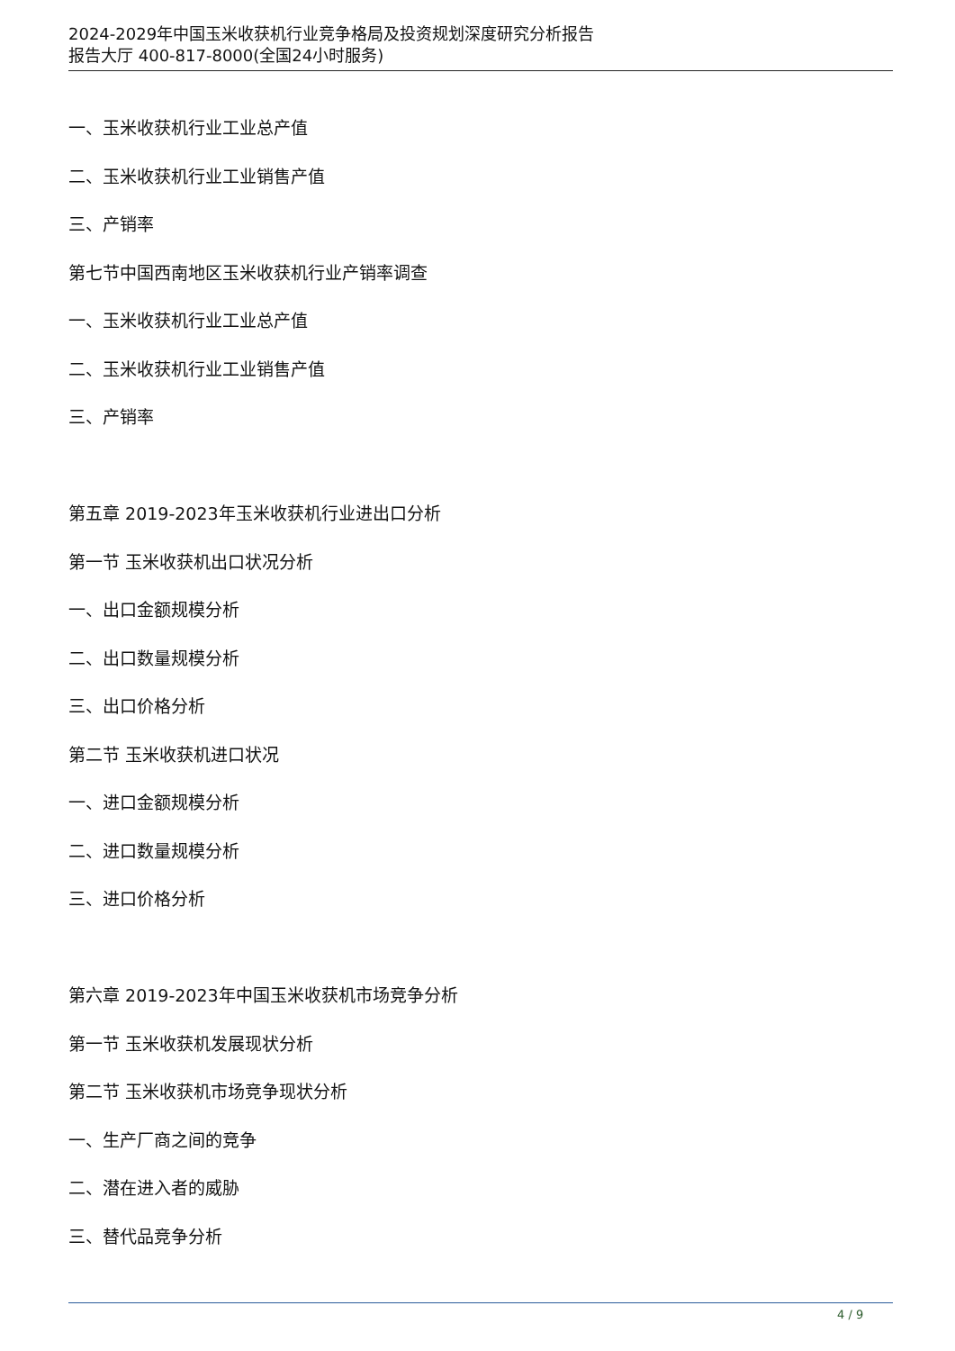2024-2029年中国玉米收获机行业竞争格局及投资规划深度研究分析报告
报告大厅 400-817-8000(全国24小时服务)
一、玉米收获机行业工业总产值
二、玉米收获机行业工业销售产值
三、产销率
第七节中国西南地区玉米收获机行业产销率调查
一、玉米收获机行业工业总产值
二、玉米收获机行业工业销售产值
三、产销率
第五章 2019-2023年玉米收获机行业进出口分析
第一节 玉米收获机出口状况分析
一、出口金额规模分析
二、出口数量规模分析
三、出口价格分析
第二节 玉米收获机进口状况
一、进口金额规模分析
二、进口数量规模分析
三、进口价格分析
第六章 2019-2023年中国玉米收获机市场竞争分析
第一节 玉米收获机发展现状分析
第二节 玉米收获机市场竞争现状分析
一、生产厂商之间的竞争
二、潜在进入者的威胁
三、替代品竞争分析
4 / 9